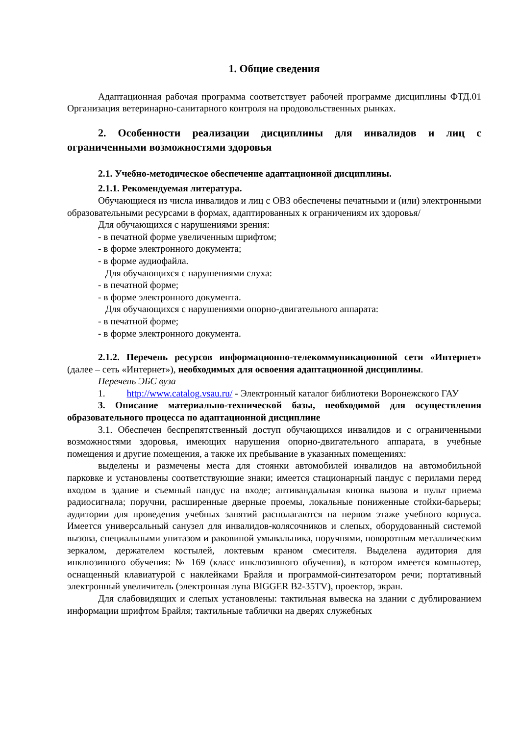1. Общие сведения
Адаптационная рабочая программа соответствует рабочей программе дисциплины ФТД.01 Организация ветеринарно-санитарного контроля на продовольственных рынках.
2. Особенности реализации дисциплины для инвалидов и лиц с ограниченными возможностями здоровья
2.1. Учебно-методическое обеспечение адаптационной дисциплины.
2.1.1. Рекомендуемая литература.
Обучающиеся из числа инвалидов и лиц с ОВЗ обеспечены печатными и (или) электронными образовательными ресурсами в формах, адаптированных к ограничениям их здоровья/
Для обучающихся с нарушениями зрения:
- в печатной форме увеличенным шрифтом;
- в форме электронного документа;
- в форме аудиофайла.
Для обучающихся с нарушениями слуха:
- в печатной форме;
- в форме электронного документа.
Для обучающихся с нарушениями опорно-двигательного аппарата:
- в печатной форме;
- в форме электронного документа.
2.1.2. Перечень ресурсов информационно-телекоммуникационной сети «Интернет» (далее – сеть «Интернет»), необходимых для освоения адаптационной дисциплины.
Перечень ЭБС вуза
1. http://www.catalog.vsau.ru/ - Электронный каталог библиотеки Воронежского ГАУ
3. Описание материально-технической базы, необходимой для осуществления образовательного процесса по адаптационной дисциплине
3.1. Обеспечен беспрепятственный доступ обучающихся инвалидов и с ограниченными возможностями здоровья, имеющих нарушения опорно-двигательного аппарата, в учебные помещения и другие помещения, а также их пребывание в указанных помещениях:
выделены и размечены места для стоянки автомобилей инвалидов на автомобильной парковке и установлены соответствующие знаки; имеется стационарный пандус с перилами перед входом в здание и съемный пандус на входе; антивандальная кнопка вызова и пульт приема радиосигнала; поручни, расширенные дверные проемы, локальные пониженные стойки-барьеры; аудитории для проведения учебных занятий располагаются на первом этаже учебного корпуса. Имеется универсальный санузел для инвалидов-колясочников и слепых, оборудованный системой вызова, специальными унитазом и раковиной умывальника, поручнями, поворотным металлическим зеркалом, держателем костылей, локтевым краном смесителя. Выделена аудитория для инклюзивного обучения: № 169 (класс инклюзивного обучения), в котором имеется компьютер, оснащенный клавиатурой с наклейками Брайля и программой-синтезатором речи; портативный электронный увеличитель (электронная лупа BIGGER B2-35TV), проектор, экран.
Для слабовидящих и слепых установлены: тактильная вывеска на здании с дублированием информации шрифтом Брайля; тактильные таблички на дверях служебных